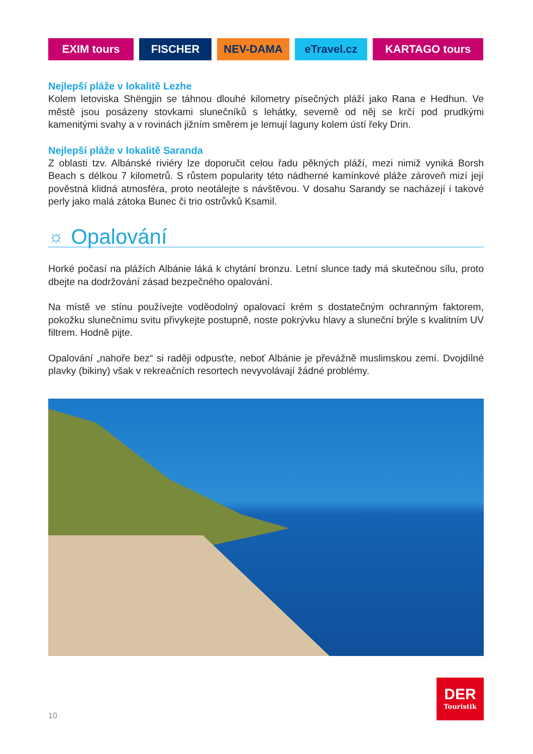EXIM tours FISCHER NEV-DAMA eTravel.cz KARTAGO tours
Nejlepší pláže v lokalitě Lezhe
Kolem letoviska Shëngjin se táhnou dlouhé kilometry písečných pláží jako Rana e Hedhun. Ve městě jsou posázeny stovkami slunečníků s lehátky, severně od něj se krčí pod prudkými kamenitými svahy a v rovinách jižním směrem je lemují laguny kolem ústí řeky Drin.
Nejlepší pláže v lokalitě Saranda
Z oblasti tzv. Albánské riviéry lze doporučit celou řadu pěkných pláží, mezi nimiž vyniká Borsh Beach s délkou 7 kilometrů. S růstem popularity této nádherné kamínkové pláže zároveň mizí její pověstná klidná atmosféra, proto neotálejte s návštěvou. V dosahu Sarandy se nacházejí i takové perly jako malá zátoka Bunec či trio ostrůvků Ksamil.
☼ Opalování
Horké počasí na plážích Albánie láká k chytání bronzu. Letní slunce tady má skutečnou sílu, proto dbejte na dodržování zásad bezpečného opalování.
Na místě ve stínu používejte voděodolný opalovací krém s dostatečným ochranným faktorem, pokožku slunečnímu svitu přivykejte postupně, noste pokrývku hlavy a sluneční brýle s kvalitním UV filtrem. Hodně pijte.
Opalování „nahoře bez“ si raději odpusťte, neboť Albánie je převážně muslimskou zemí. Dvojdílné plavky (bikiny) však v rekreačních resortech nevyvolávají žádné problémy.
DER
Touristik
10